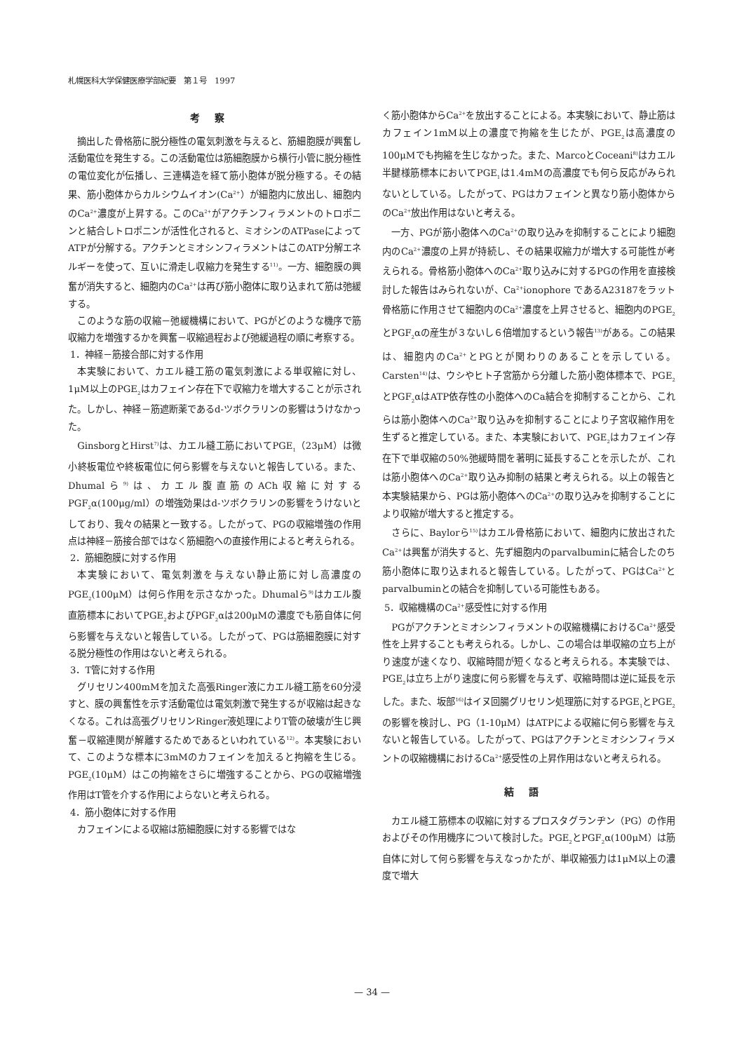札幌医科大学保健医療学部紀要　第１号　1997
考察
摘出した骨格筋に脱分極性の電気刺激を与えると、筋細胞膜が興奮し活動電位を発生する。この活動電位は筋細胞膜から横行小管に脱分極性の電位変化が伝播し、三連構造を経て筋小胞体が脱分極する。その結果、筋小胞体からカルシウムイオン(Ca<sup>2+</sup>）が細胞内に放出し、細胞内のCa<sup>2+</sup>濃度が上昇する。このCa<sup>2+</sup>がアクチンフィラメントのトロポニンと結合しトロポニンが活性化されると、ミオシンのATPaseによってATPが分解する。アクチンとミオシンフィラメントはこのATP分解エネルギーを使って、互いに滑走し収縮力を発生する<sup>11)</sup>。一方、細胞膜の興奮が消失すると、細胞内のCa<sup>2+</sup>は再び筋小胞体に取り込まれて筋は弛緩する。
このような筋の収縮－弛緩機構において、PGがどのような機序で筋収縮力を増強するかを興奮－収縮過程および弛緩過程の順に考察する。
1．神経－筋接合部に対する作用
本実験において、カエル縫工筋の電気刺激による単収縮に対し、1μM以上のPGE<sub>2</sub>はカフェイン存在下で収縮力を増大することが示された。しかし、神経－筋遮断薬であるd-ツボクラリンの影響はうけなかった。
GinsborgとHirst<sup>7)</sup>は、カエル縫工筋においてPGE<sub>1</sub>（23μM）は微小終板電位や終板電位に何ら影響を与えないと報告している。また、Dhumalら<sup>9)</sup>は、カエル腹直筋のACh収縮に対するPGF<sub>2</sub>α(100μg/ml）の増強効果はd-ツボクラリンの影響をうけないとしており、我々の結果と一致する。したがって、PGの収縮増強の作用点は神経－筋接合部ではなく筋細胞への直接作用によると考えられる。
2．筋細胞膜に対する作用
本実験において、電気刺激を与えない静止筋に対し高濃度のPGE<sub>2</sub>(100μM）は何ら作用を示さなかった。Dhumalら<sup>9)</sup>はカエル腹直筋標本においてPGE<sub>2</sub>およびPGF<sub>2</sub>αは200μMの濃度でも筋自体に何ら影響を与えないと報告している。したがって、PGは筋細胞膜に対する脱分極性の作用はないと考えられる。
3．T管に対する作用
グリセリン400mMを加えた高張Ringer液にカエル縫工筋を60分浸すと、膜の興奮性を示す活動電位は電気刺激で発生するが収縮は起きなくなる。これは高張グリセリンRinger液処理によりT管の破壊が生じ興奮－収縮連関が解離するためであるといわれている<sup>12)</sup>。本実験において、このような標本に3mMのカフェインを加えると拘縮を生じる。PGE<sub>2</sub>(10μM）はこの拘縮をさらに増強することから、PGの収縮増強作用はT管を介する作用によらないと考えられる。
4．筋小胞体に対する作用
カフェインによる収縮は筋細胞膜に対する影響ではな
く筋小胞体からCa<sup>2+</sup>を放出することによる。本実験において、静止筋はカフェイン1mM以上の濃度で拘縮を生じたが、PGE<sub>2</sub>は高濃度の100μMでも拘縮を生じなかった。また、MarcoとCoceani<sup>8)</sup>はカエル半腱様筋標本においてPGE<sub>1</sub>は1.4mMの高濃度でも何ら反応がみられないとしている。したがって、PGはカフェインと異なり筋小胞体からのCa<sup>2+</sup>放出作用はないと考える。
一方、PGが筋小胞体へのCa<sup>2+</sup>の取り込みを抑制することにより細胞内のCa<sup>2+</sup>濃度の上昇が持続し、その結果収縮力が増大する可能性が考えられる。骨格筋小胞体へのCa<sup>2+</sup>取り込みに対するPGの作用を直接検討した報告はみられないが、Ca<sup>2+</sup>ionophore であるA23187をラット骨格筋に作用させて細胞内のCa<sup>2+</sup>濃度を上昇させると、細胞内のPGE<sub>2</sub>とPGF<sub>2</sub>αの産生が３ないし６倍増加するという報告<sup>13)</sup>がある。この結果は、細胞内のCa<sup>2+</sup>とPGとが関わりのあることを示している。Carsten<sup>14)</sup>は、ウシやヒト子宮筋から分離した筋小胞体標本で、PGE<sub>2</sub>とPGF<sub>2</sub>αはATP依存性の小胞体へのCa結合を抑制することから、これらは筋小胞体へのCa<sup>2+</sup>取り込みを抑制することにより子宮収縮作用を生ずると推定している。また、本実験において、PGE<sub>2</sub>はカフェイン存在下で単収縮の50%弛緩時間を著明に延長することを示したが、これは筋小胞体へのCa<sup>2+</sup>取り込み抑制の結果と考えられる。以上の報告と本実験結果から、PGは筋小胞体へのCa<sup>2+</sup>の取り込みを抑制することにより収縮が増大すると推定する。
さらに、Baylorら<sup>15)</sup>はカエル骨格筋において、細胞内に放出されたCa<sup>2+</sup>は興奮が消失すると、先ず細胞内のparvalbuminに結合したのち筋小胞体に取り込まれると報告している。したがって、PGはCa<sup>2+</sup>とparvalbuminとの結合を抑制している可能性もある。
5．収縮機構のCa<sup>2+</sup>感受性に対する作用
PGがアクチンとミオシンフィラメントの収縮機構におけるCa<sup>2+</sup>感受性を上昇することも考えられる。しかし、この場合は単収縮の立ち上がり速度が速くなり、収縮時間が短くなると考えられる。本実験では、PGE<sub>2</sub>は立ち上がり速度に何ら影響を与えず、収縮時間は逆に延長を示した。また、坂部<sup>16)</sup>はイヌ回腸グリセリン処理筋に対するPGE<sub>1</sub>とPGE<sub>2</sub>の影響を検討し、PG（1-10μM）はATPによる収縮に何ら影響を与えないと報告している。したがって、PGはアクチンとミオシンフィラメントの収縮機構におけるCa<sup>2+</sup>感受性の上昇作用はないと考えられる。
結語
カエル縫工筋標本の収縮に対するプロスタグランヂン（PG）の作用およびその作用機序について検討した。PGE<sub>2</sub>とPGF<sub>2</sub>α(100μM）は筋自体に対して何ら影響を与えなっかたが、単収縮張力は1μM以上の濃度で増大
— 34 —